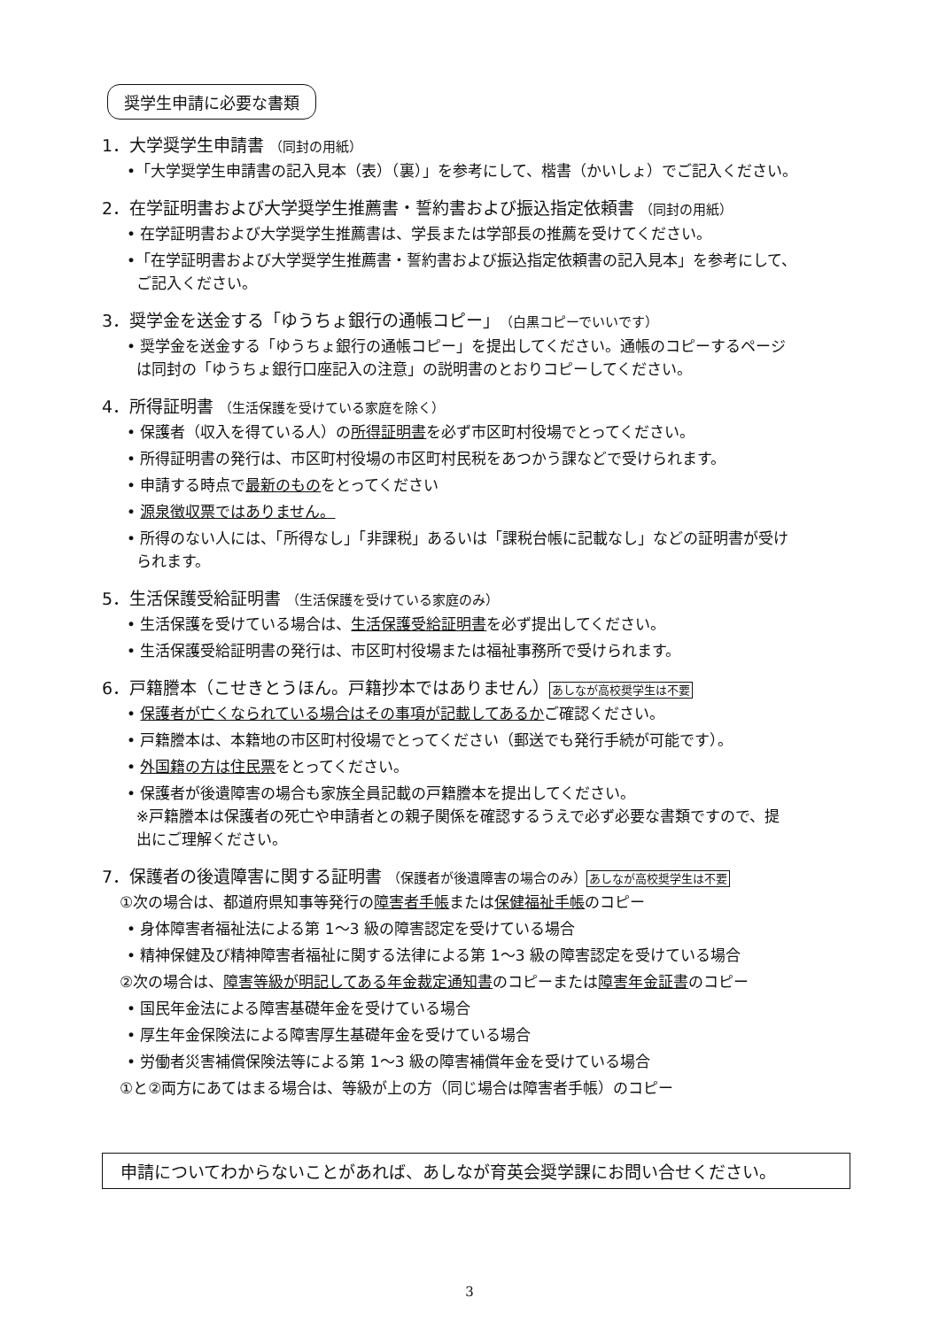奨学生申請に必要な書類
1．大学奨学生申請書 （同封の用紙）
•「大学奨学生申請書の記入見本（表）（裏）」を参考にして、楷書（かいしょ）でご記入ください。
2．在学証明書および大学奨学生推薦書・誓約書および振込指定依頼書 （同封の用紙）
• 在学証明書および大学奨学生推薦書は、学長または学部長の推薦を受けてください。
•「在学証明書および大学奨学生推薦書・誓約書および振込指定依頼書の記入見本」を参考にして、
ご記入ください。
3．奨学金を送金する「ゆうちょ銀行の通帳コピー」（白黒コピーでいいです）
• 奨学金を送金する「ゆうちょ銀行の通帳コピー」を提出してください。通帳のコピーするページ
は同封の「ゆうちょ銀行口座記入の注意」の説明書のとおりコピーしてください。
4．所得証明書 （生活保護を受けている家庭を除く）
• 保護者（収入を得ている人）の所得証明書を必ず市区町村役場でとってください。
• 所得証明書の発行は、市区町村役場の市区町村民税をあつかう課などで受けられます。
• 申請する時点で最新のものをとってください
• 源泉徴収票ではありません。
• 所得のない人には、「所得なし」「非課税」あるいは「課税台帳に記載なし」などの証明書が受け
られます。
5．生活保護受給証明書 （生活保護を受けている家庭のみ）
• 生活保護を受けている場合は、生活保護受給証明書を必ず提出してください。
• 生活保護受給証明書の発行は、市区町村役場または福祉事務所で受けられます。
6．戸籍謄本（こせきとうほん。戸籍抄本ではありません）あしなが高校奨学生は不要
• 保護者が亡くなられている場合はその事項が記載してあるかご確認ください。
• 戸籍謄本は、本籍地の市区町村役場でとってください（郵送でも発行手続が可能です）。
• 外国籍の方は住民票をとってください。
• 保護者が後遺障害の場合も家族全員記載の戸籍謄本を提出してください。
※戸籍謄本は保護者の死亡や申請者との親子関係を確認するうえで必ず必要な書類ですので、提
出にご理解ください。
7．保護者の後遺障害に関する証明書 （保護者が後遺障害の場合のみ）あしなが高校奨学生は不要
①次の場合は、都道府県知事等発行の障害者手帳または保健福祉手帳のコピー
• 身体障害者福祉法による第 1～3 級の障害認定を受けている場合
• 精神保健及び精神障害者福祉に関する法律による第 1～3 級の障害認定を受けている場合
②次の場合は、障害等級が明記してある年金裁定通知書のコピーまたは障害年金証書のコピー
• 国民年金法による障害基礎年金を受けている場合
• 厚生年金保険法による障害厚生基礎年金を受けている場合
• 労働者災害補償保険法等による第 1～3 級の障害補償年金を受けている場合
①と②両方にあてはまる場合は、等級が上の方（同じ場合は障害者手帳）のコピー
申請についてわからないことがあれば、あしなが育英会奨学課にお問い合せください。
3